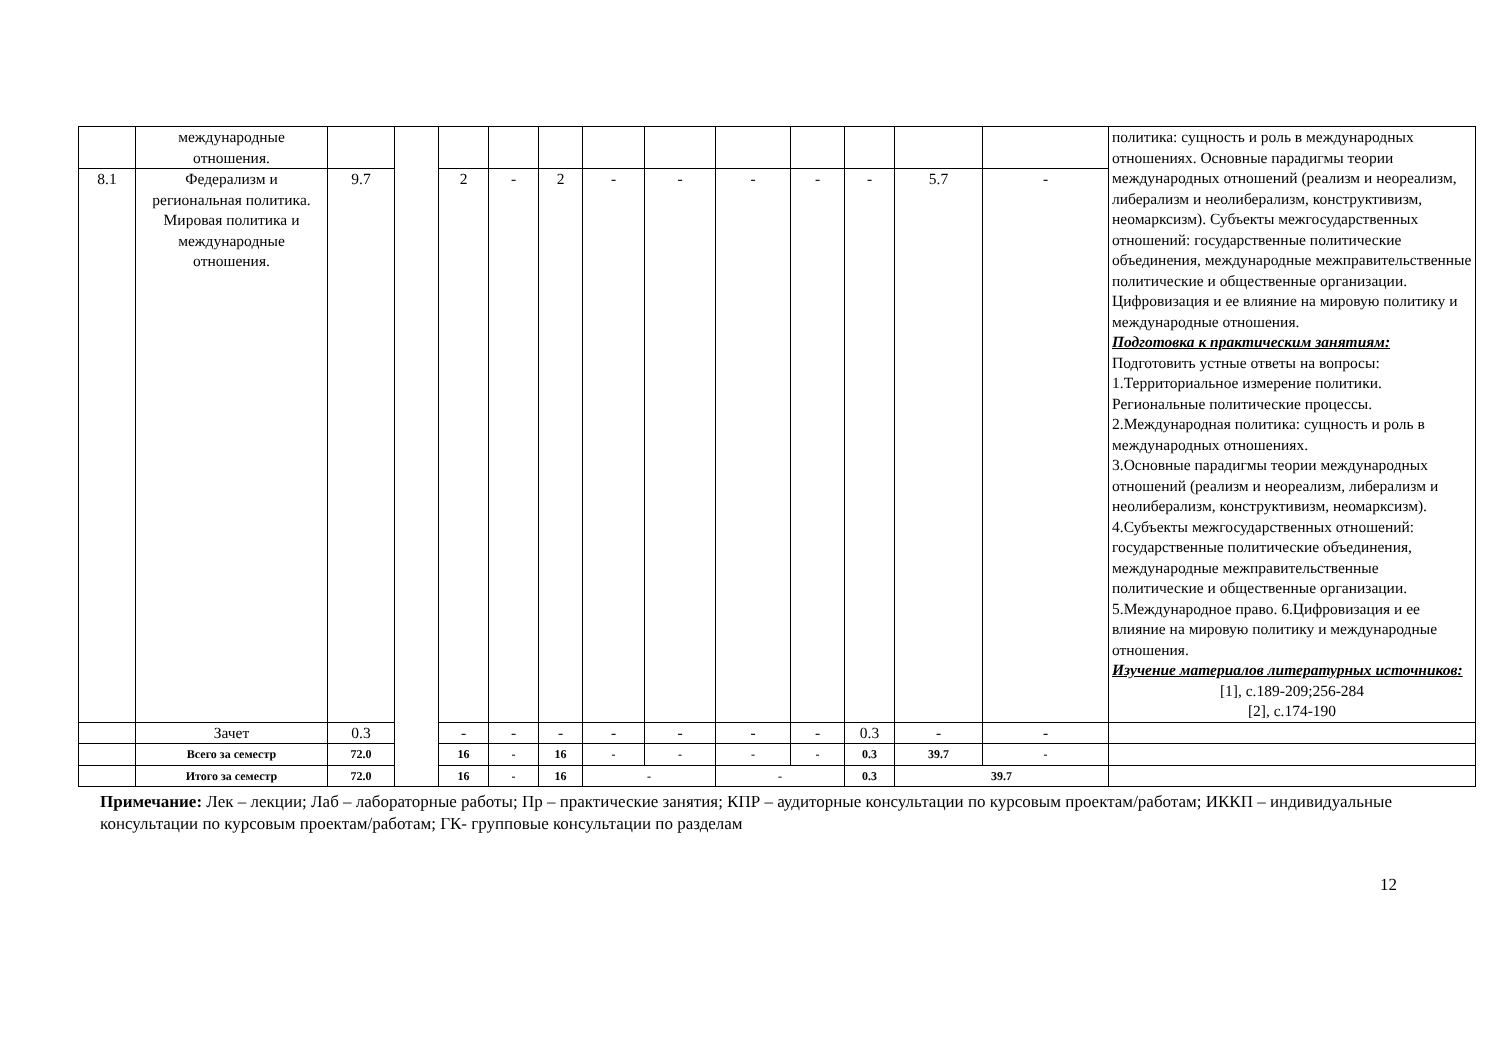| | международные отношения. | | | | | | | | | | | | | политика: сущность и роль в международных отношениях. Основные парадигмы теории международных отношений (реализм и неореализм, либерализм и неолиберализм, конструктивизм, неомарксизм). Субъекты межгосударственных отношений: государственные политические объединения, международные межправительственные политические и общественные организации. Цифровизация и ее влияние на мировую политику и международные отношения. Подготовка к практическим занятиям: Подготовить устные ответы на вопросы: 1.Территориальное измерение политики. Региональные политические процессы. 2.Международная политика: сущность и роль в международных отношениях. 3.Основные парадигмы теории международных отношений (реализм и неореализм, либерализм и неолиберализм, конструктивизм, неомарксизм). 4.Субъекты межгосударственных отношений: государственные политические объединения, международные межправительственные политические и общественные организации. 5.Международное право. 6.Цифровизация и ее влияние на мировую политику и международные отношения. Изучение материалов литературных источников: [1], с.189-209;256-284 [2], с.174-190 |
| 8.1 | Федерализм и региональная политика. Мировая политика и международные отношения. | 9.7 | | 2 | - | 2 | - | - | - | - | - | 5.7 | - | |
| | Зачет | 0.3 | | - | - | - | - | - | - | - | 0.3 | - | - | |
| | Всего за семестр | 72.0 | | 16 | - | 16 | - | - | - | - | 0.3 | 39.7 | - | |
| | Итого за семестр | 72.0 | | 16 | - | 16 | - | | - | | 0.3 | 39.7 | | |
Примечание: Лек – лекции; Лаб – лабораторные работы; Пр – практические занятия; КПР – аудиторные консультации по курсовым проектам/работам; ИККП – индивидуальные консультации по курсовым проектам/работам; ГК- групповые консультации по разделам
12